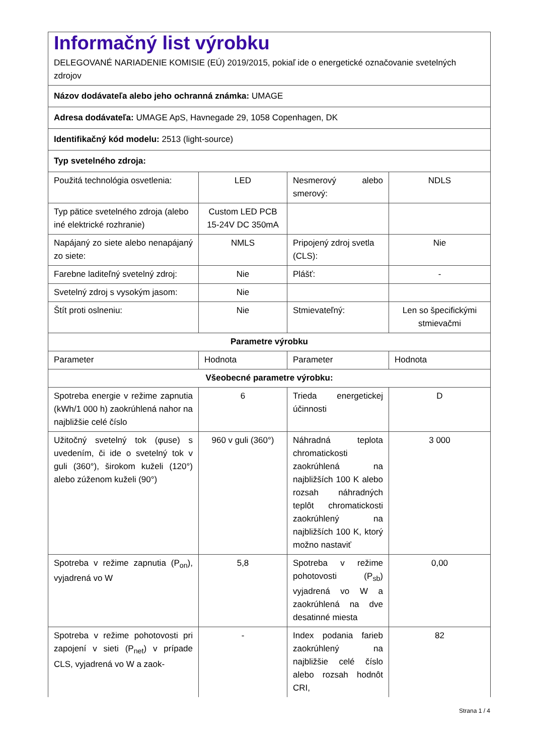| Informačný list výrobku DELEGOVANÉ NARIADENIE KOMISIE (EÚ) 2019/2015, pokiaľ ide o energetické označovanie svetelných zdrojov | | | |
| Názov dodávateľa alebo jeho ochranná známka: UMAGE | | | |
| Adresa dodávateľa: UMAGE ApS, Havnegade 29, 1058 Copenhagen, DK | | | |
| Identifikačný kód modelu: 2513 (light-source) | | | |
| Typ svetelného zdroja: | | | |
| Použitá technológia osvetlenia: | LED | Nesmerový alebo smerový: | NDLS |
| Typ pätice svetelného zdroja (alebo iné elektrické rozhranie) | Custom LED PCB 15-24V DC 350mA | | |
| Napájaný zo siete alebo nenapájaný zo siete: | NMLS | Pripojený zdroj svetla (CLS): | Nie |
| Farebne laditeľný svetelný zdroj: | Nie | Plášť: | - |
| Svetelný zdroj s vysokým jasom: | Nie | | |
| Štít proti oslneniu: | Nie | Stmievateľný: | Len so špecifickými stmievačmi |
| Parametre výrobku | | | |
| Parameter | Hodnota | Parameter | Hodnota |
| Všeobecné parametre výrobku: | | | |
| Spotreba energie v režime zapnutia (kWh/1 000 h) zaokrúhlená nahor na najbližšie celé číslo | 6 | Trieda energetickej účinnosti | D |
| Užitočný svetelný tok (φuse) s uvedením, či ide o svetelný tok v guli (360°), širokom kuželi (120°) alebo zúženom kuželi (90°) | 960 v guli (360°) | Náhradná teplota chromatickosti zaokrúhlená na najbližších 100 K alebo rozsah náhradných teplôt chromatickosti zaokrúhlený na najbližších 100 K, ktorý možno nastaviť | 3 000 |
| Spotreba v režime zapnutia (P<sub>on</sub>), vyjadrená vo W | 5,8 | Spotreba v režime pohotovosti (P<sub>sb</sub>) vyjadrená vo W a zaokrúhlená na dve desatinné miesta | 0,00 |
| Spotreba v režime pohotovosti pri zapojení v sieti (P<sub>net</sub>) v prípade CLS, vyjadrená vo W a zaok- | - | Index podania farieb zaokrúhlený na najbližšie celé číslo alebo rozsah hodnôt CRI, | 82 |
Strana 1 / 4